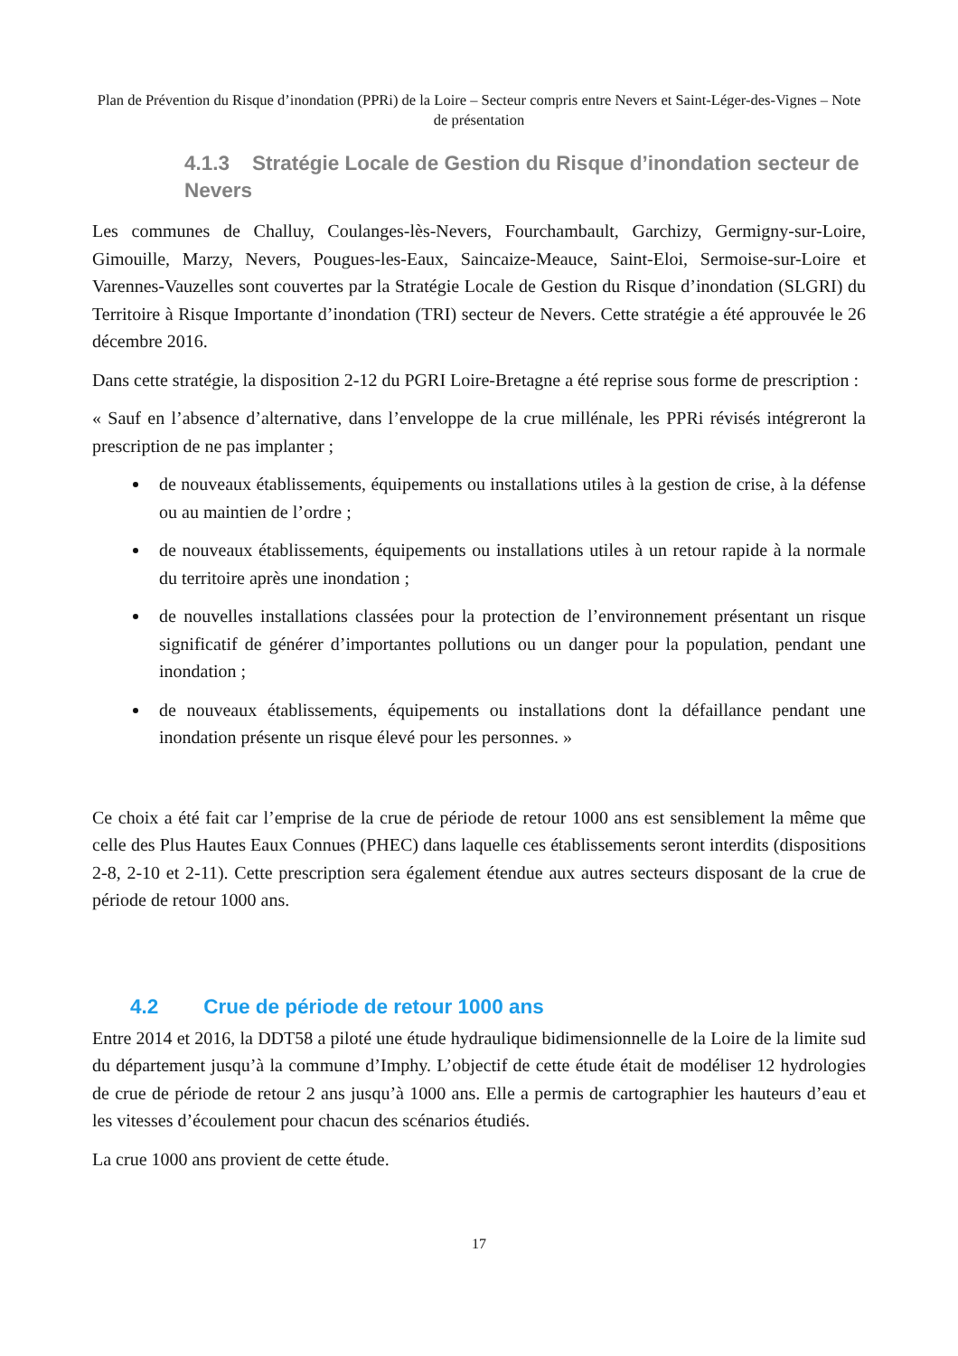Plan de Prévention du Risque d’inondation (PPRi) de la Loire – Secteur compris entre Nevers et Saint-Léger-des-Vignes – Note de présentation
4.1.3 Stratégie Locale de Gestion du Risque d’inondation secteur de Nevers
Les communes de Challuy, Coulanges-lès-Nevers, Fourchambault, Garchizy, Germigny-sur-Loire, Gimouille, Marzy, Nevers, Pougues-les-Eaux, Saincaize-Meauce, Saint-Eloi, Sermoise-sur-Loire et Varennes-Vauzelles sont couvertes par la Stratégie Locale de Gestion du Risque d’inondation (SLGRI) du Territoire à Risque Importante d’inondation (TRI) secteur de Nevers. Cette stratégie a été approuvée le 26 décembre 2016.
Dans cette stratégie, la disposition 2-12 du PGRI Loire-Bretagne a été reprise sous forme de prescription :
« Sauf en l’absence d’alternative, dans l’enveloppe de la crue millénale, les PPRi révisés intégreront la prescription de ne pas implanter ;
de nouveaux établissements, équipements ou installations utiles à la gestion de crise, à la défense ou au maintien de l’ordre ;
de nouveaux établissements, équipements ou installations utiles à un retour rapide à la normale du territoire après une inondation ;
de nouvelles installations classées pour la protection de l’environnement présentant un risque significatif de générer d’importantes pollutions ou un danger pour la population, pendant une inondation ;
de nouveaux établissements, équipements ou installations dont la défaillance pendant une inondation présente un risque élevé pour les personnes. »
Ce choix a été fait car l’emprise de la crue de période de retour 1000 ans est sensiblement la même que celle des Plus Hautes Eaux Connues (PHEC) dans laquelle ces établissements seront interdits (dispositions 2-8, 2-10 et 2-11). Cette prescription sera également étendue aux autres secteurs disposant de la crue de période de retour 1000 ans.
4.2 Crue de période de retour 1000 ans
Entre 2014 et 2016, la DDT58 a piloté une étude hydraulique bidimensionnelle de la Loire de la limite sud du département jusqu’à la commune d’Imphy. L’objectif de cette étude était de modéliser 12 hydrologies de crue de période de retour 2 ans jusqu’à 1000 ans. Elle a permis de cartographier les hauteurs d’eau et les vitesses d’écoulement pour chacun des scénarios étudiés.
La crue 1000 ans provient de cette étude.
17